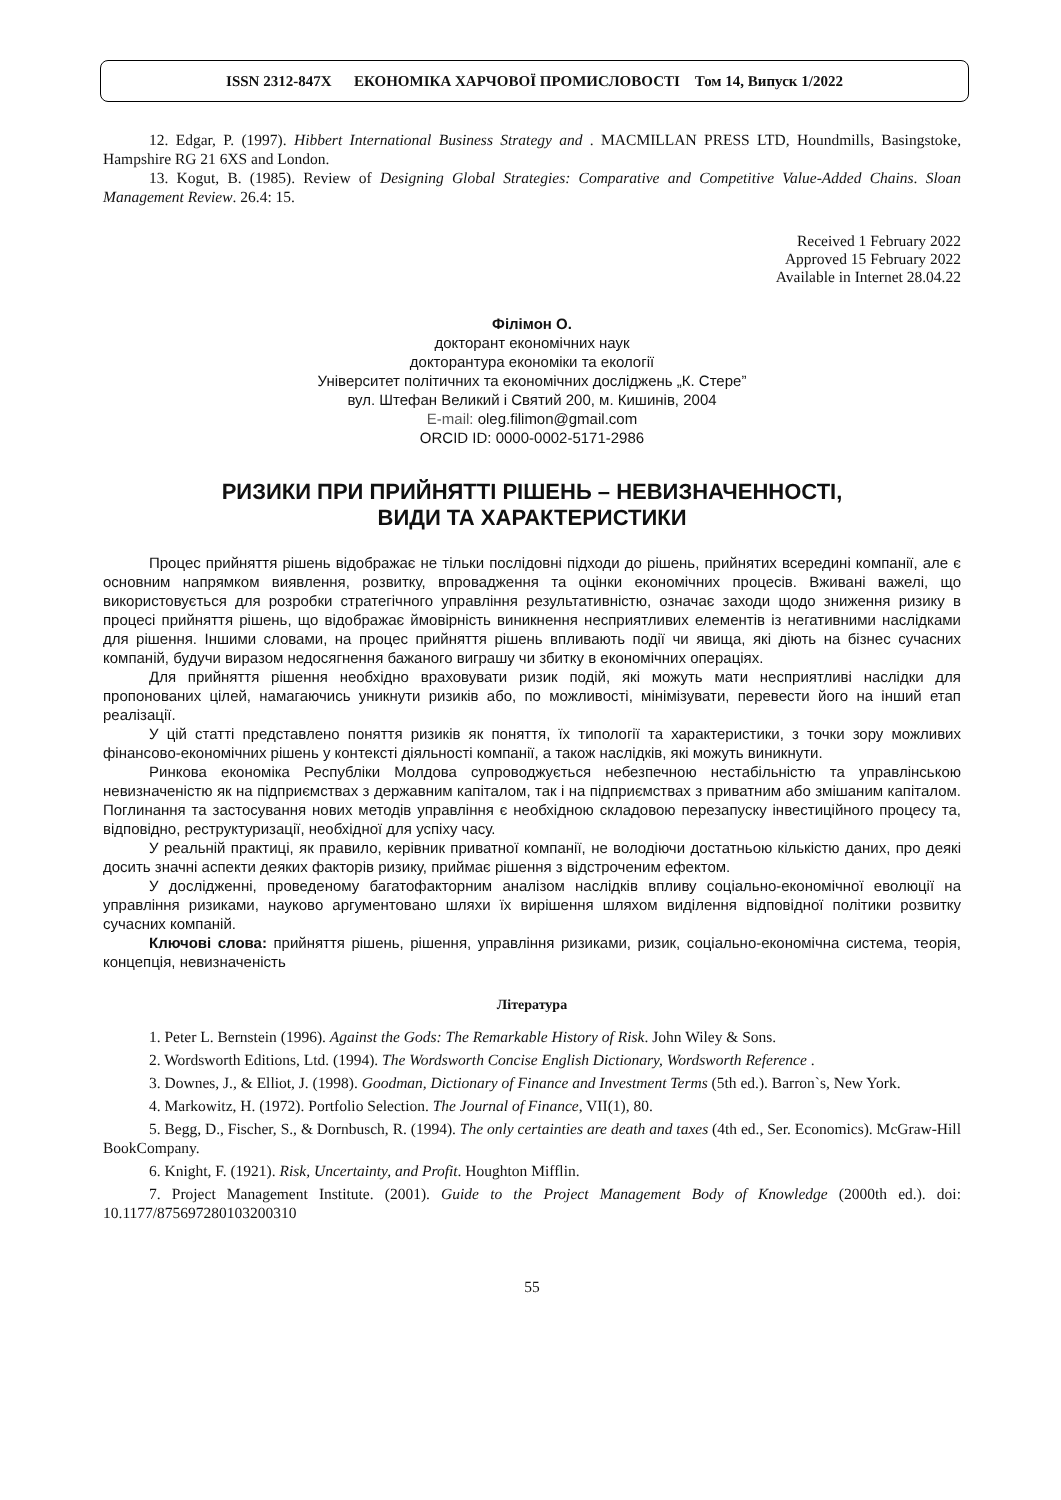ISSN 2312-847X ЕКОНОМІКА ХАРЧОВОЇ ПРОМИСЛОВОСТІ Том 14, Випуск 1/2022
12. Edgar, P. (1997). Hibbert International Business Strategy and . MACMILLAN PRESS LTD, Houndmills, Basingstoke, Hampshire RG 21 6XS and London.
13. Kogut, B. (1985). Review of Designing Global Strategies: Comparative and Competitive Value-Added Chains. Sloan Management Review. 26.4: 15.
Received 1 February 2022
Approved 15 February 2022
Available in Internet 28.04.22
Філімон О.
докторант економічних наук
докторантура економіки та екології
Університет політичних та економічних досліджень „К. Стере”
вул. Штефан Великий і Святий 200, м. Кишинів, 2004
E-mail: oleg.filimon@gmail.com
ORCID ID: 0000-0002-5171-2986
РИЗИКИ ПРИ ПРИЙНЯТТІ РІШЕНЬ – НЕВИЗНАЧЕННОСТІ,
ВИДИ ТА ХАРАКТЕРИСТИКИ
Процес прийняття рішень відображає не тільки послідовні підходи до рішень, прийнятих всередині компанії, але є основним напрямком виявлення, розвитку, впровадження та оцінки економічних процесів. Вживані важелі, що використовується для розробки стратегічного управління результативністю, означає заходи щодо зниження ризику в процесі прийняття рішень, що відображає ймовірність виникнення несприятливих елементів із негативними наслідками для рішення. Іншими словами, на процес прийняття рішень впливають події чи явища, які діють на бізнес сучасних компаній, будучи виразом недосягнення бажаного виграшу чи збитку в економічних операціях.
Для прийняття рішення необхідно враховувати ризик подій, які можуть мати несприятливі наслідки для пропонованих цілей, намагаючись уникнути ризиків або, по можливості, мінімізувати, перевести його на інший етап реалізації.
У цій статті представлено поняття ризиків як поняття, їх типології та характеристики, з точки зору можливих фінансово-економічних рішень у контексті діяльності компанії, а також наслідків, які можуть виникнути.
Ринкова економіка Республіки Молдова супроводжується небезпечною нестабільністю та управлінською невизначеністю як на підприємствах з державним капіталом, так і на підприємствах з приватним або змішаним капіталом. Поглинання та застосування нових методів управління є необхідною складовою перезапуску інвестиційного процесу та, відповідно, реструктуризації, необхідної для успіху часу.
У реальній практиці, як правило, керівник приватної компанії, не володіючи достатньою кількістю даних, про деякі досить значні аспекти деяких факторів ризику, приймає рішення з відстроченим ефектом.
У дослідженні, проведеному багатофакторним аналізом наслідків впливу соціально-економічної еволюції на управління ризиками, науково аргументовано шляхи їх вирішення шляхом виділення відповідної політики розвитку сучасних компаній.
Ключові слова: прийняття рішень, рішення, управління ризиками, ризик, соціально-економічна система, теорія, концепція, невизначеність
Література
1. Peter L. Bernstein (1996). Against the Gods: The Remarkable History of Risk. John Wiley & Sons.
2. Wordsworth Editions, Ltd. (1994). The Wordsworth Concise English Dictionary, Wordsworth Reference .
3. Downes, J., & Elliot, J. (1998). Goodman, Dictionary of Finance and Investment Terms (5th ed.). Barron`s, New York.
4. Markowitz, H. (1972). Portfolio Selection. The Journal of Finance, VII(1), 80.
5. Begg, D., Fischer, S., & Dornbusch, R. (1994). The only certainties are death and taxes (4th ed., Ser. Economics). McGraw-Hill BookCompany.
6. Knight, F. (1921). Risk, Uncertainty, and Profit. Houghton Mifflin.
7. Project Management Institute. (2001). Guide to the Project Management Body of Knowledge (2000th ed.). doi: 10.1177/875697280103200310
55